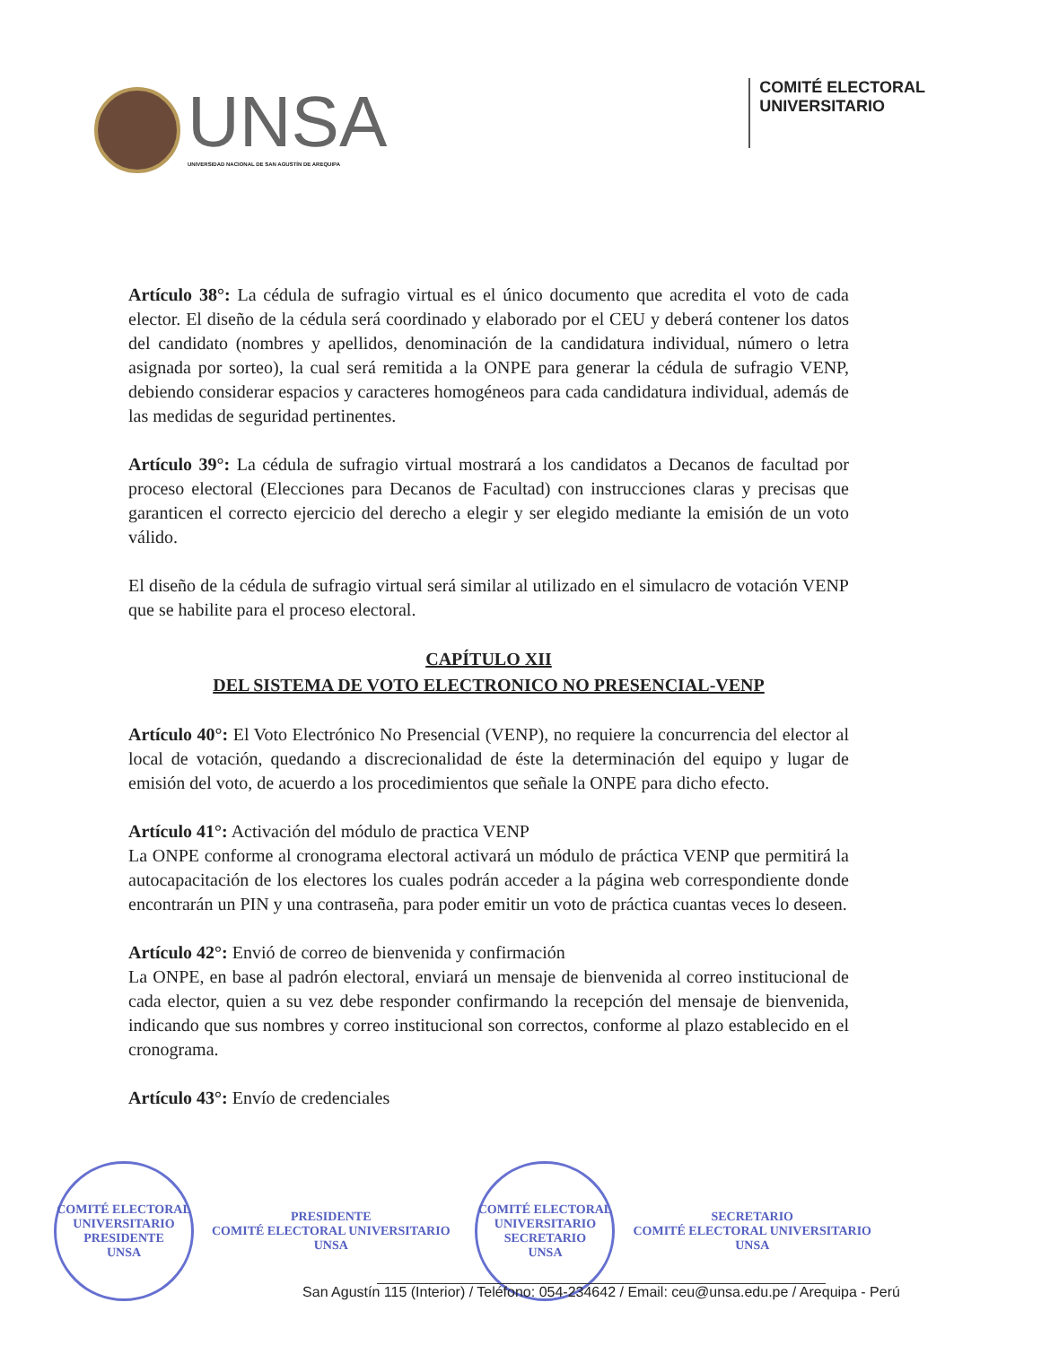UNSA
UNIVERSIDAD NACIONAL DE SAN AGUSTÍN DE AREQUIPA
COMITÉ ELECTORAL
UNIVERSITARIO
Artículo 38°: La cédula de sufragio virtual es el único documento que acredita el voto de cada elector. El diseño de la cédula será coordinado y elaborado por el CEU y deberá contener los datos del candidato (nombres y apellidos, denominación de la candidatura individual, número o letra asignada por sorteo), la cual será remitida a la ONPE para generar la cédula de sufragio VENP, debiendo considerar espacios y caracteres homogéneos para cada candidatura individual, además de las medidas de seguridad pertinentes.
Artículo 39°: La cédula de sufragio virtual mostrará a los candidatos a Decanos de facultad por proceso electoral (Elecciones para Decanos de Facultad) con instrucciones claras y precisas que garanticen el correcto ejercicio del derecho a elegir y ser elegido mediante la emisión de un voto válido.
El diseño de la cédula de sufragio virtual será similar al utilizado en el simulacro de votación VENP que se habilite para el proceso electoral.
CAPÍTULO XII
DEL SISTEMA DE VOTO ELECTRONICO NO PRESENCIAL-VENP
Artículo 40°: El Voto Electrónico No Presencial (VENP), no requiere la concurrencia del elector al local de votación, quedando a discrecionalidad de éste la determinación del equipo y lugar de emisión del voto, de acuerdo a los procedimientos que señale la ONPE para dicho efecto.
Artículo 41°: Activación del módulo de practica VENP
La ONPE conforme al cronograma electoral activará un módulo de práctica VENP que permitirá la autocapacitación de los electores los cuales podrán acceder a la página web correspondiente donde encontrarán un PIN y una contraseña, para poder emitir un voto de práctica cuantas veces lo deseen.
Artículo 42°: Envió de correo de bienvenida y confirmación
La ONPE, en base al padrón electoral, enviará un mensaje de bienvenida al correo institucional de cada elector, quien a su vez debe responder confirmando la recepción del mensaje de bienvenida, indicando que sus nombres y correo institucional son correctos, conforme al plazo establecido en el cronograma.
Artículo 43°: Envío de credenciales
COMITÉ ELECTORAL UNIVERSITARIO
PRESIDENTE
UNSA
PRESIDENTE
COMITÉ ELECTORAL UNIVERSITARIO
UNSA
COMITÉ ELECTORAL UNIVERSITARIO
SECRETARIO
UNSA
SECRETARIO
COMITÉ ELECTORAL UNIVERSITARIO
UNSA
San Agustín 115 (Interior) / Teléfono: 054-234642 / Email: ceu@unsa.edu.pe / Arequipa - Perú